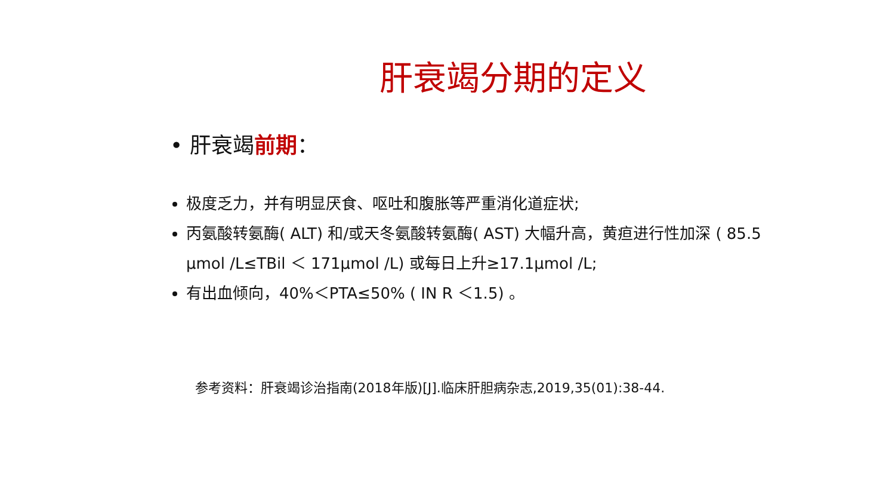肝衰竭分期的定义
• 肝衰竭前期：
极度乏力，并有明显厌食、呕吐和腹胀等严重消化道症状;
丙氨酸转氨酶( ALT) 和/或天冬氨酸转氨酶( AST) 大幅升高，黄疸进行性加深 ( 85.5 μmol /L≤TBil ＜ 171μmol /L) 或每日上升≥17.1μmol /L;
有出血倾向，40%＜PTA≤50% ( IN R ＜1.5) 。
参考资料：肝衰竭诊治指南(2018年版)[J].临床肝胆病杂志,2019,35(01):38-44.